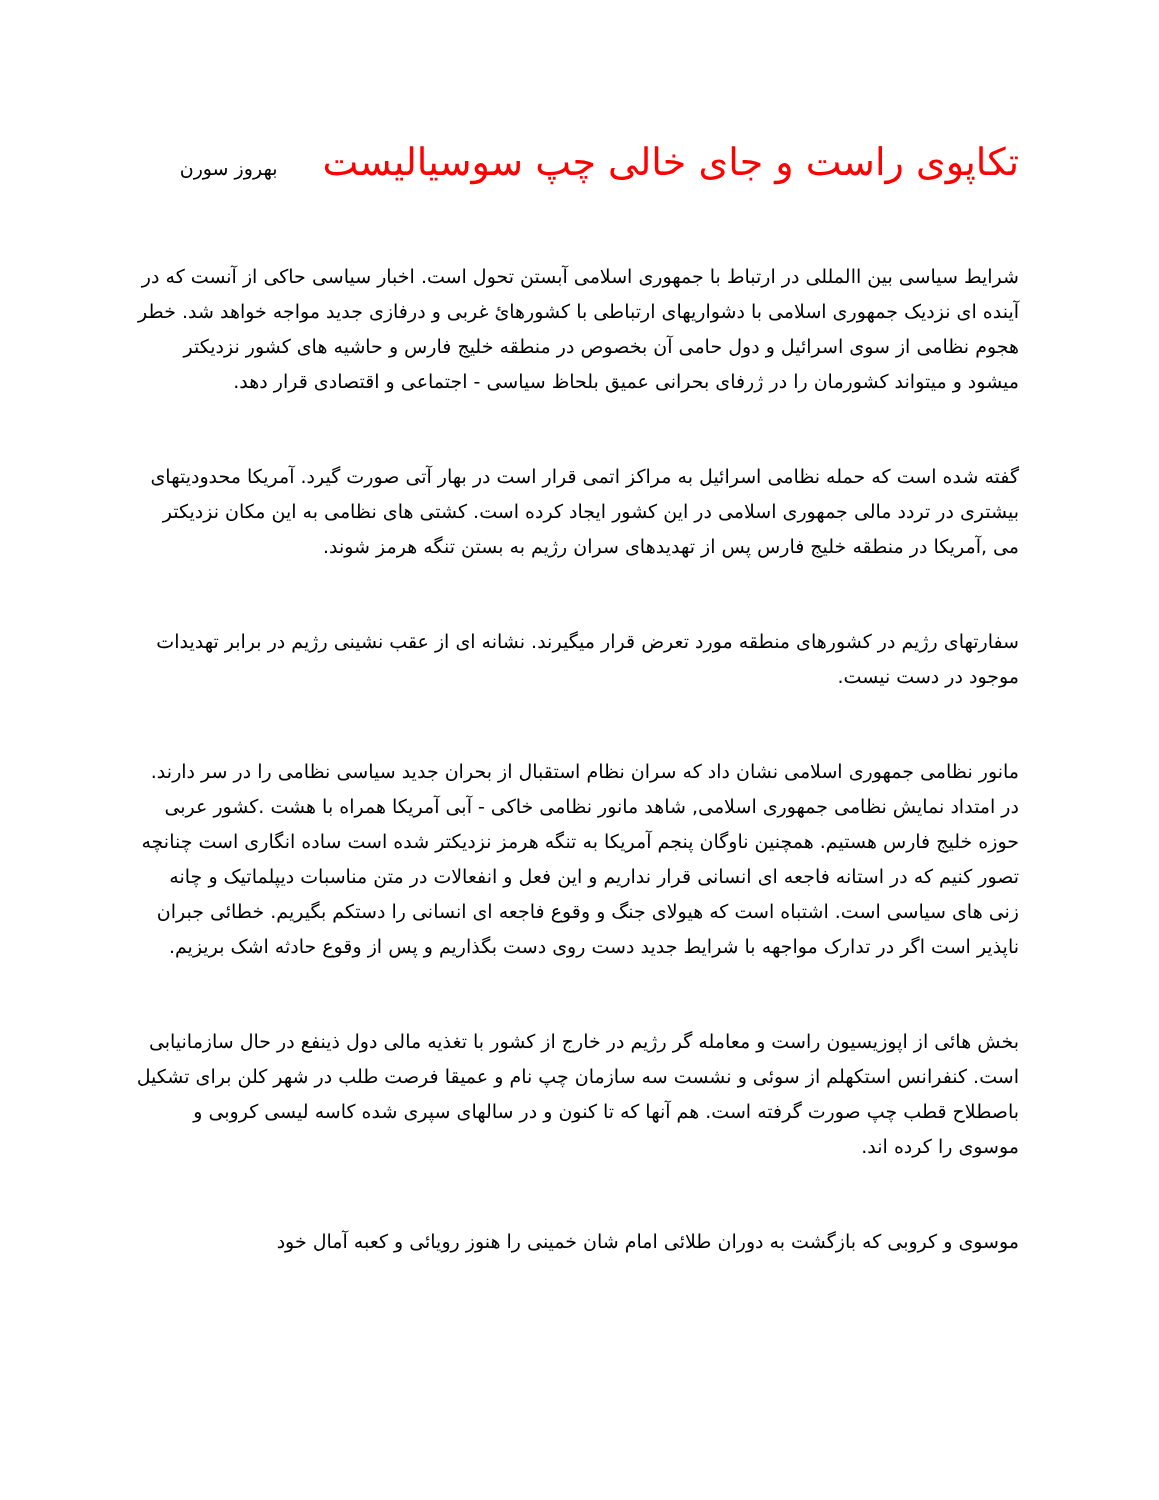تکاپوی راست و جای خالی چپ سوسیالیست بهروز سورن
شرایط سیاسی بین االمللی در ارتباط با جمهوری اسلامی آبستن تحول است. اخبار سیاسی حاکی از آنست که در آینده ای نزدیک جمهوری اسلامی با دشواریهای ارتباطی با کشورهائ غربی و درفازی جدید مواجه خواهد شد. خطر هجوم نظامی از سوی اسرائیل و دول حامی آن بخصوص در منطقه خلیج فارس و حاشیه های کشور نزدیکتر میشود و میتواند کشورمان را در ژرفای بحرانی عمیق بلحاظ سیاسی - اجتماعی و اقتصادی قرار دهد.
گفته شده است که حمله نظامی اسرائیل به مراکز اتمی قرار است در بهار آتی صورت گیرد. آمریکا محدودیتهای بیشتری در تردد مالی جمهوری اسلامی در این کشور ایجاد کرده است. کشتی های نظامی به این مکان نزدیکتر می ,آمریکا در منطقه خلیج فارس پس از تهدیدهای سران رژیم به بستن تنگه هرمز شوند.
سفارتهای رژیم در کشورهای منطقه مورد تعرض قرار میگیرند. نشانه ای از عقب نشینی رژیم در برابر تهدیدات موجود در دست نیست.
مانور نظامی جمهوری اسلامی نشان داد که سران نظام استقبال از بحران جدید سیاسی نظامی را در سر دارند. در امتداد نمایش نظامی جمهوری اسلامی, شاهد مانور نظامی خاکی - آبی آمریکا همراه با هشت .کشور عربی حوزه خلیج فارس هستیم. همچنین ناوگان پنجم آمریکا به تنگه هرمز نزدیکتر شده است ساده انگاری است چنانچه تصور کنیم که در استانه فاجعه ای انسانی قرار نداریم و این فعل و انفعالات در متن مناسبات دیپلماتیک و چانه زنی های سیاسی است. اشتباه است که هیولای جنگ و وقوع فاجعه ای انسانی را دستکم بگیریم. خطائی جبران ناپذیر است اگر در تدارک مواجهه با شرایط جدید دست روی دست بگذاریم و پس از وقوع حادثه اشک بریزیم.
بخش هائی از اپوزیسیون راست و معامله گر رژیم در خارج از کشور با تغذیه مالی دول ذینفع در حال سازمانیابی است. کنفرانس استکهلم از سوئی و نشست سه سازمان چپ نام و عمیقا فرصت طلب در شهر کلن برای تشکیل باصطلاح قطب چپ صورت گرفته است. هم آنها که تا کنون و در سالهای سپری شده کاسه لیسی کروبی و موسوی را کرده اند.
موسوی و کروبی که بازگشت به دوران طلائی امام شان خمینی را هنوز رویائی و کعبه آمال خود